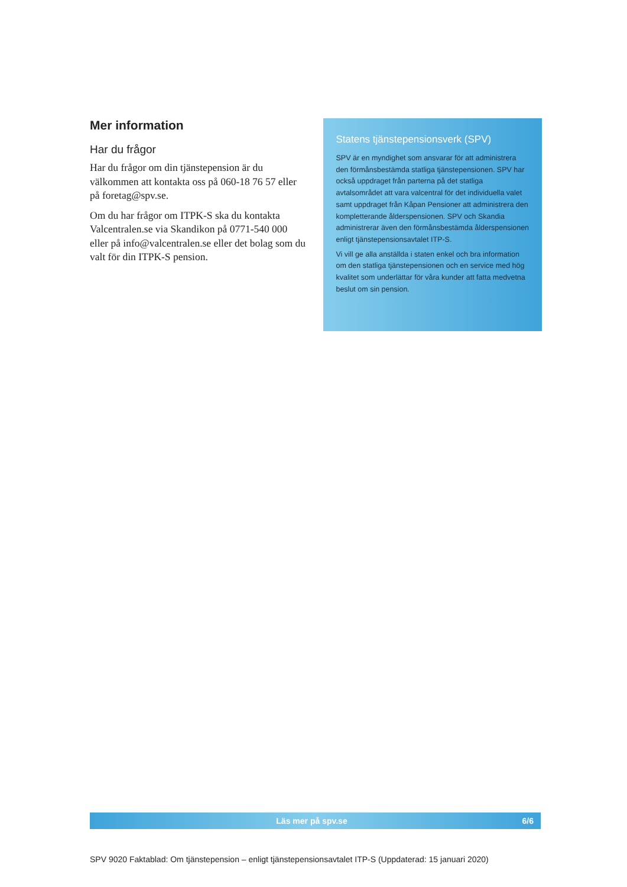Mer information
Har du frågor
Har du frågor om din tjänstepension är du välkommen att kontakta oss på 060-18 76 57 eller på foretag@spv.se.
Om du har frågor om ITPK-S ska du kontakta Valcentralen.se via Skandikon på 0771-540 000 eller på info@valcentralen.se eller det bolag som du valt för din ITPK-S pension.
Statens tjänstepensionsverk (SPV)
SPV är en myndighet som ansvarar för att administrera den förmånsbestämda statliga tjänstepensionen. SPV har också uppdraget från parterna på det statliga avtalsområdet att vara valcentral för det individuella valet samt uppdraget från Kåpan Pensioner att administrera den kompletterande ålderspensionen. SPV och Skandia administrerar även den förmånsbestämda ålderspensionen enligt tjänstepensionsavtalet ITP-S.
Vi vill ge alla anställda i staten enkel och bra information om den statliga tjänstepensionen och en service med hög kvalitet som underlättar för våra kunder att fatta medvetna beslut om sin pension.
Läs mer på spv.se 6/6
SPV 9020 Faktablad: Om tjänstepension – enligt tjänstepensionsavtalet ITP-S (Uppdaterad: 15 januari 2020)